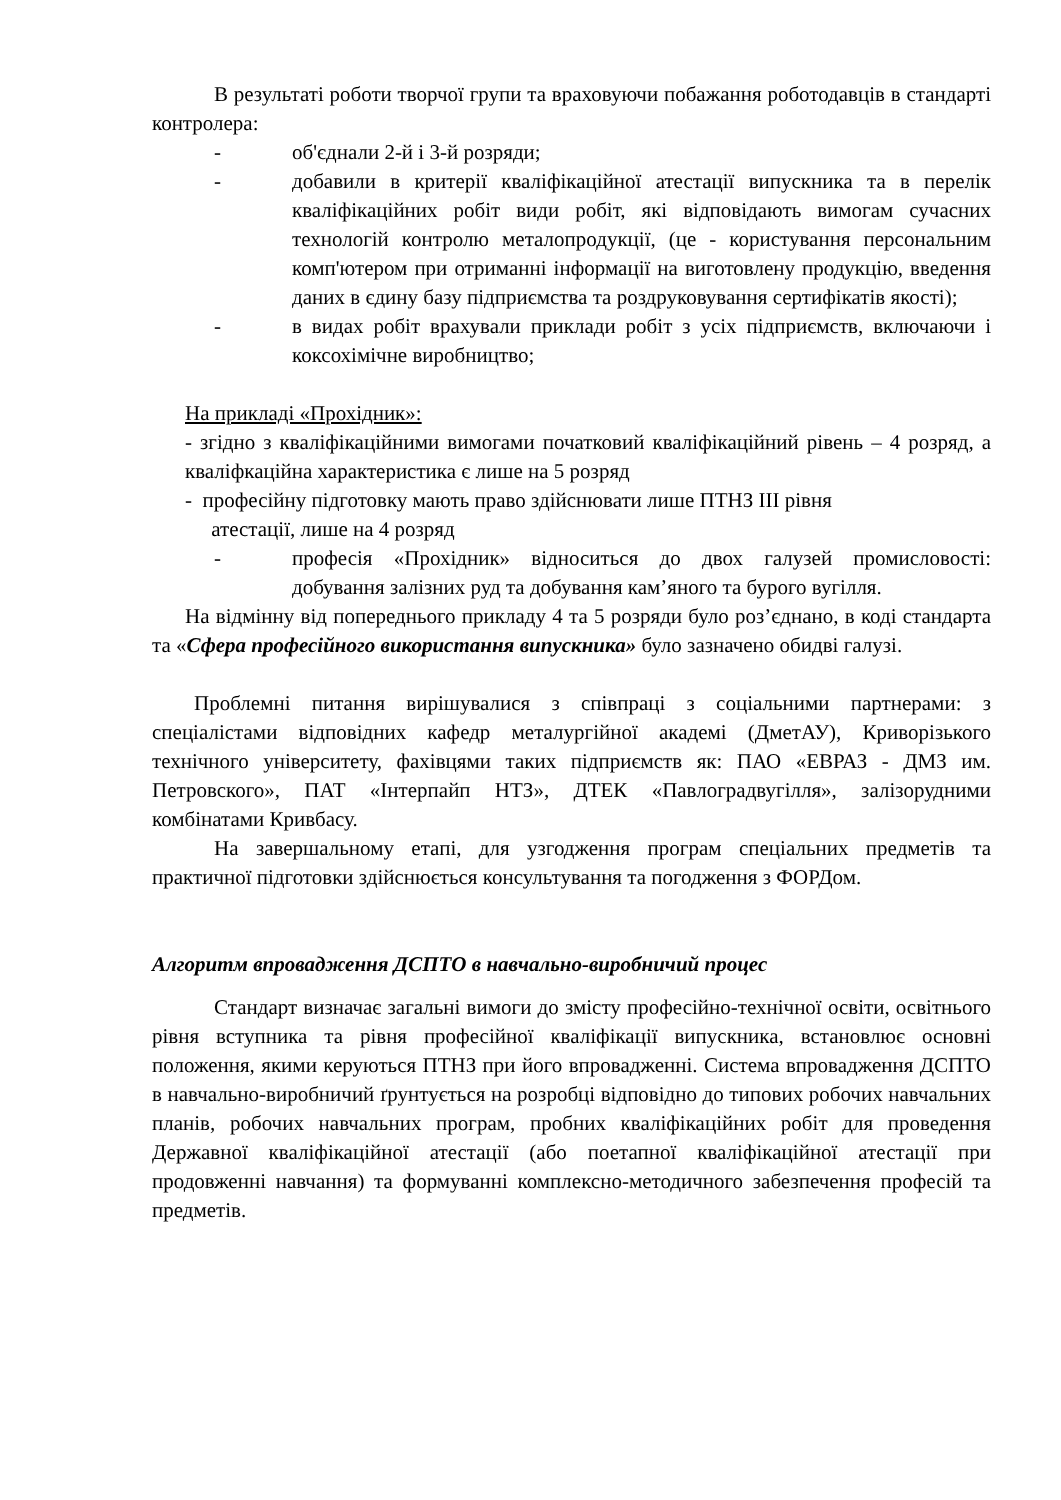В результаті роботи творчої групи та враховуючи побажання роботодавців в стандарті контролера:
- об'єднали 2-й і 3-й розряди;
- добавили в критерії кваліфікаційної атестації випускника та в перелік кваліфікаційних робіт види робіт, які відповідають вимогам сучасних технологій контролю металопродукції, (це - користування персональним комп'ютером при отриманні інформації на виготовлену продукцію, введення даних в єдину базу підприємства та роздруковування сертифікатів якості);
- в видах робіт врахували приклади робіт з усіх підприємств, включаючи і коксохімічне виробництво;
На прикладі «Прохідник»:
- згідно з кваліфікаційними вимогами початковий кваліфікаційний рівень – 4 розряд, а кваліфкаційна характеристика є лише на 5 розряд
- професійну підготовку мають право здійснювати лише ПТНЗ ІІІ рівня
атестації, лише на 4 розряд
- професія «Прохідник» відноситься до двох галузей промисловості: добування залізних руд та добування кам’яного та бурого вугілля.
На відмінну від попереднього прикладу 4 та 5 розряди було роз’єднано, в коді стандарта та «Сфера професійного використання випускника» було зазначено обидві галузі.
Проблемні питання вирішувалися з співпраці з соціальними партнерами: з спеціалістами відповідних кафедр металургійної академі (ДметАУ), Криворізького технічного університету, фахівцями таких підприємств як: ПАО «ЕВРАЗ - ДМЗ им. Петровского», ПАТ «Інтерпайп НТЗ», ДТЕК «Павлоградвугілля», залізорудними комбінатами Кривбасу.
На завершальному етапі, для узгодження програм спеціальних предметів та практичної підготовки здійснюється консультування та погодження з ФОРДом.
Алгоритм впровадження ДСПТО в навчально-виробничий процес
Стандарт визначає загальні вимоги до змісту професійно-технічної освіти, освітнього рівня вступника та рівня професійної кваліфікації випускника, встановлює основні положення, якими керуються ПТНЗ при його впровадженні. Система впровадження ДСПТО в навчально-виробничий ґрунтується на розробці відповідно до типових робочих навчальних планів, робочих навчальних програм, пробних кваліфікаційних робіт для проведення Державної кваліфікаційної атестації (або поетапної кваліфікаційної атестації при продовженні навчання) та формуванні комплексно-методичного забезпечення професій та предметів.